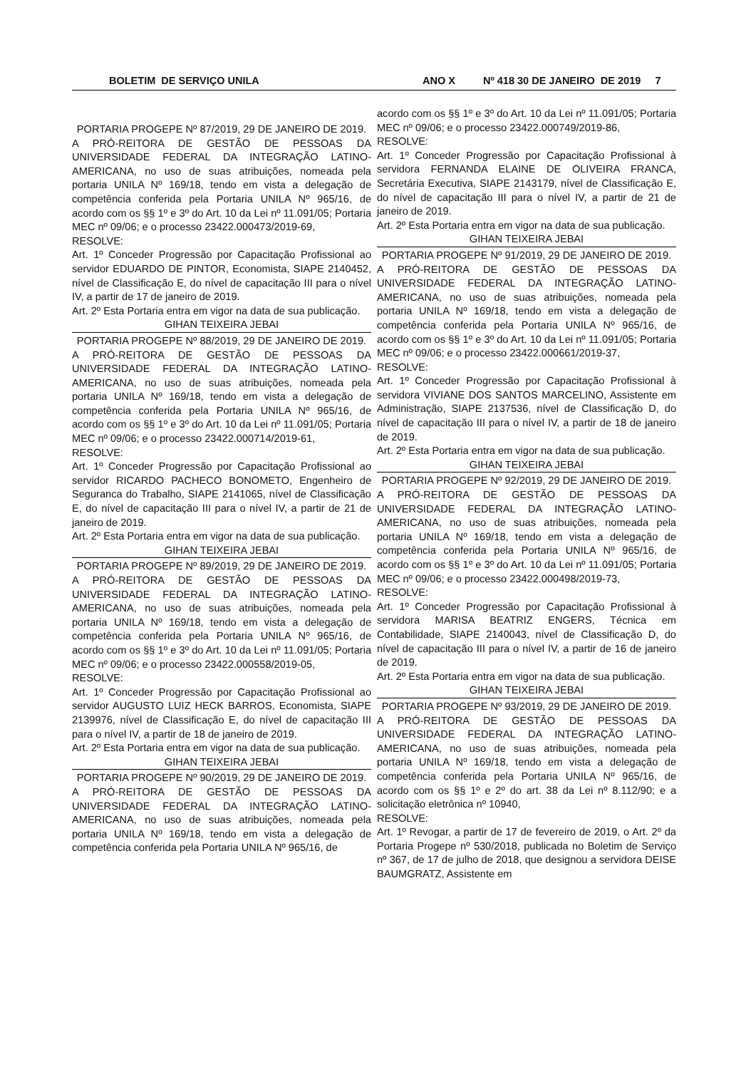BOLETIM DE SERVIÇO UNILA ANO X Nº 418 30 DE JANEIRO DE 2019 7
PORTARIA PROGEPE Nº 87/2019, 29 DE JANEIRO DE 2019.
A PRÓ-REITORA DE GESTÃO DE PESSOAS DA UNIVERSIDADE FEDERAL DA INTEGRAÇÃO LATINO-AMERICANA, no uso de suas atribuições, nomeada pela portaria UNILA Nº 169/18, tendo em vista a delegação de competência conferida pela Portaria UNILA Nº 965/16, de acordo com os §§ 1º e 3º do Art. 10 da Lei nº 11.091/05; Portaria MEC nº 09/06; e o processo 23422.000473/2019-69,
RESOLVE:
Art. 1º Conceder Progressão por Capacitação Profissional ao servidor EDUARDO DE PINTOR, Economista, SIAPE 2140452, nível de Classificação E, do nível de capacitação III para o nível IV, a partir de 17 de janeiro de 2019.
Art. 2º Esta Portaria entra em vigor na data de sua publicação.
GIHAN TEIXEIRA JEBAI
PORTARIA PROGEPE Nº 88/2019, 29 DE JANEIRO DE 2019.
A PRÓ-REITORA DE GESTÃO DE PESSOAS DA UNIVERSIDADE FEDERAL DA INTEGRAÇÃO LATINO-AMERICANA, no uso de suas atribuições, nomeada pela portaria UNILA Nº 169/18, tendo em vista a delegação de competência conferida pela Portaria UNILA Nº 965/16, de acordo com os §§ 1º e 3º do Art. 10 da Lei nº 11.091/05; Portaria MEC nº 09/06; e o processo 23422.000714/2019-61,
RESOLVE:
Art. 1º Conceder Progressão por Capacitação Profissional ao servidor RICARDO PACHECO BONOMETO, Engenheiro de Seguranca do Trabalho, SIAPE 2141065, nível de Classificação E, do nível de capacitação III para o nível IV, a partir de 21 de janeiro de 2019.
Art. 2º Esta Portaria entra em vigor na data de sua publicação.
GIHAN TEIXEIRA JEBAI
PORTARIA PROGEPE Nº 89/2019, 29 DE JANEIRO DE 2019.
A PRÓ-REITORA DE GESTÃO DE PESSOAS DA UNIVERSIDADE FEDERAL DA INTEGRAÇÃO LATINO-AMERICANA, no uso de suas atribuições, nomeada pela portaria UNILA Nº 169/18, tendo em vista a delegação de competência conferida pela Portaria UNILA Nº 965/16, de acordo com os §§ 1º e 3º do Art. 10 da Lei nº 11.091/05; Portaria MEC nº 09/06; e o processo 23422.000558/2019-05,
RESOLVE:
Art. 1º Conceder Progressão por Capacitação Profissional ao servidor AUGUSTO LUIZ HECK BARROS, Economista, SIAPE 2139976, nível de Classificação E, do nível de capacitação III para o nível IV, a partir de 18 de janeiro de 2019.
Art. 2º Esta Portaria entra em vigor na data de sua publicação.
GIHAN TEIXEIRA JEBAI
PORTARIA PROGEPE Nº 90/2019, 29 DE JANEIRO DE 2019.
A PRÓ-REITORA DE GESTÃO DE PESSOAS DA UNIVERSIDADE FEDERAL DA INTEGRAÇÃO LATINO-AMERICANA, no uso de suas atribuições, nomeada pela portaria UNILA Nº 169/18, tendo em vista a delegação de competência conferida pela Portaria UNILA Nº 965/16, de
acordo com os §§ 1º e 3º do Art. 10 da Lei nº 11.091/05; Portaria MEC nº 09/06; e o processo 23422.000749/2019-86,
RESOLVE:
Art. 1º Conceder Progressão por Capacitação Profissional à servidora FERNANDA ELAINE DE OLIVEIRA FRANCA, Secretária Executiva, SIAPE 2143179, nível de Classificação E, do nível de capacitação III para o nível IV, a partir de 21 de janeiro de 2019.
Art. 2º Esta Portaria entra em vigor na data de sua publicação.
GIHAN TEIXEIRA JEBAI
PORTARIA PROGEPE Nº 91/2019, 29 DE JANEIRO DE 2019.
A PRÓ-REITORA DE GESTÃO DE PESSOAS DA UNIVERSIDADE FEDERAL DA INTEGRAÇÃO LATINO-AMERICANA, no uso de suas atribuições, nomeada pela portaria UNILA Nº 169/18, tendo em vista a delegação de competência conferida pela Portaria UNILA Nº 965/16, de acordo com os §§ 1º e 3º do Art. 10 da Lei nº 11.091/05; Portaria MEC nº 09/06; e o processo 23422.000661/2019-37,
RESOLVE:
Art. 1º Conceder Progressão por Capacitação Profissional à servidora VIVIANE DOS SANTOS MARCELINO, Assistente em Administração, SIAPE 2137536, nível de Classificação D, do nível de capacitação III para o nível IV, a partir de 18 de janeiro de 2019.
Art. 2º Esta Portaria entra em vigor na data de sua publicação.
GIHAN TEIXEIRA JEBAI
PORTARIA PROGEPE Nº 92/2019, 29 DE JANEIRO DE 2019.
A PRÓ-REITORA DE GESTÃO DE PESSOAS DA UNIVERSIDADE FEDERAL DA INTEGRAÇÃO LATINO-AMERICANA, no uso de suas atribuições, nomeada pela portaria UNILA Nº 169/18, tendo em vista a delegação de competência conferida pela Portaria UNILA Nº 965/16, de acordo com os §§ 1º e 3º do Art. 10 da Lei nº 11.091/05; Portaria MEC nº 09/06; e o processo 23422.000498/2019-73,
RESOLVE:
Art. 1º Conceder Progressão por Capacitação Profissional à servidora MARISA BEATRIZ ENGERS, Técnica em Contabilidade, SIAPE 2140043, nível de Classificação D, do nível de capacitação III para o nível IV, a partir de 16 de janeiro de 2019.
Art. 2º Esta Portaria entra em vigor na data de sua publicação.
GIHAN TEIXEIRA JEBAI
PORTARIA PROGEPE Nº 93/2019, 29 DE JANEIRO DE 2019.
A PRÓ-REITORA DE GESTÃO DE PESSOAS DA UNIVERSIDADE FEDERAL DA INTEGRAÇÃO LATINO-AMERICANA, no uso de suas atribuições, nomeada pela portaria UNILA Nº 169/18, tendo em vista a delegação de competência conferida pela Portaria UNILA Nº 965/16, de acordo com os §§ 1º e 2º do art. 38 da Lei nº 8.112/90; e a solicitação eletrônica nº 10940,
RESOLVE:
Art. 1º Revogar, a partir de 17 de fevereiro de 2019, o Art. 2º da Portaria Progepe nº 530/2018, publicada no Boletim de Serviço nº 367, de 17 de julho de 2018, que designou a servidora DEISE BAUMGRATZ, Assistente em